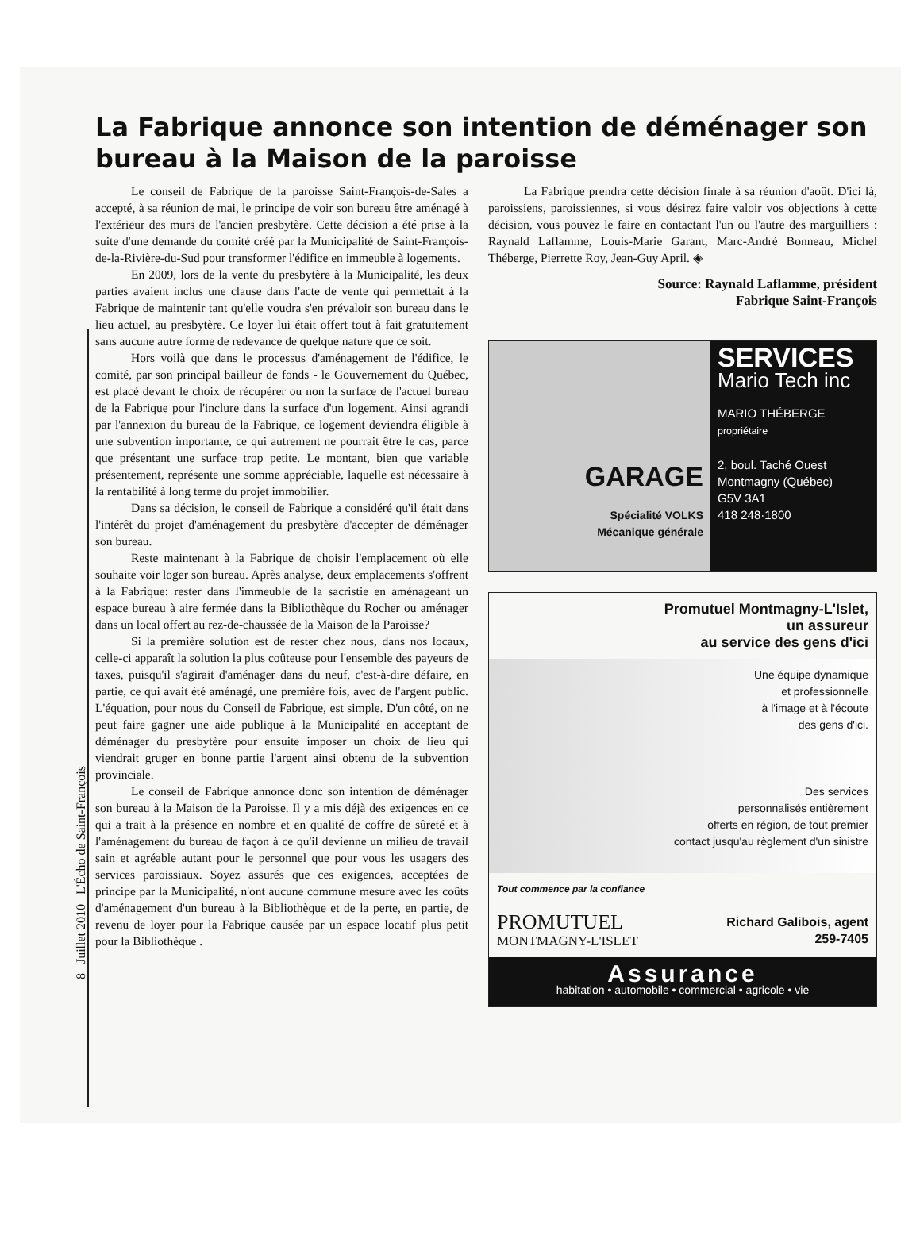8 Juillet 2010 L'Écho de Saint-François
La Fabrique annonce son intention de déménager son bureau à la Maison de la paroisse
Le conseil de Fabrique de la paroisse Saint-François-de-Sales a accepté, à sa réunion de mai, le principe de voir son bureau être aménagé à l'extérieur des murs de l'ancien presbytère. Cette décision a été prise à la suite d'une demande du comité créé par la Municipalité de Saint-François-de-la-Rivière-du-Sud pour transformer l'édifice en immeuble à logements.
En 2009, lors de la vente du presbytère à la Municipalité, les deux parties avaient inclus une clause dans l'acte de vente qui permettait à la Fabrique de maintenir tant qu'elle voudra s'en prévaloir son bureau dans le lieu actuel, au presbytère. Ce loyer lui était offert tout à fait gratuitement sans aucune autre forme de redevance de quelque nature que ce soit.
Hors voilà que dans le processus d'aménagement de l'édifice, le comité, par son principal bailleur de fonds - le Gouvernement du Québec, est placé devant le choix de récupérer ou non la surface de l'actuel bureau de la Fabrique pour l'inclure dans la surface d'un logement. Ainsi agrandi par l'annexion du bureau de la Fabrique, ce logement deviendra éligible à une subvention importante, ce qui autrement ne pourrait être le cas, parce que présentant une surface trop petite. Le montant, bien que variable présentement, représente une somme appréciable, laquelle est nécessaire à la rentabilité à long terme du projet immobilier.
Dans sa décision, le conseil de Fabrique a considéré qu'il était dans l'intérêt du projet d'aménagement du presbytère d'accepter de déménager son bureau.
Reste maintenant à la Fabrique de choisir l'emplacement où elle souhaite voir loger son bureau. Après analyse, deux emplacements s'offrent à la Fabrique: rester dans l'immeuble de la sacristie en aménageant un espace bureau à aire fermée dans la Bibliothèque du Rocher ou aménager dans un local offert au rez-de-chaussée de la Maison de la Paroisse?
Si la première solution est de rester chez nous, dans nos locaux, celle-ci apparaît la solution la plus coûteuse pour l'ensemble des payeurs de taxes, puisqu'il s'agirait d'aménager dans du neuf, c'est-à-dire défaire, en partie, ce qui avait été aménagé, une première fois, avec de l'argent public. L'équation, pour nous du Conseil de Fabrique, est simple. D'un côté, on ne peut faire gagner une aide publique à la Municipalité en acceptant de déménager du presbytère pour ensuite imposer un choix de lieu qui viendrait gruger en bonne partie l'argent ainsi obtenu de la subvention provinciale.
Le conseil de Fabrique annonce donc son intention de déménager son bureau à la Maison de la Paroisse. Il y a mis déjà des exigences en ce qui a trait à la présence en nombre et en qualité de coffre de sûreté et à l'aménagement du bureau de façon à ce qu'il devienne un milieu de travail sain et agréable autant pour le personnel que pour vous les usagers des services paroissiaux. Soyez assurés que ces exigences, acceptées de principe par la Municipalité, n'ont aucune commune mesure avec les coûts d'aménagement d'un bureau à la Bibliothèque et de la perte, en partie, de revenu de loyer pour la Fabrique causée par un espace locatif plus petit pour la Bibliothèque .
La Fabrique prendra cette décision finale à sa réunion d'août. D'ici là, paroissiens, paroissiennes, si vous désirez faire valoir vos objections à cette décision, vous pouvez le faire en contactant l'un ou l'autre des marguilliers : Raynald Laflamme, Louis-Marie Garant, Marc-André Bonneau, Michel Théberge, Pierrette Roy, Jean-Guy April. ◈
Source: Raynald Laflamme, président
Fabrique Saint-François
GARAGE
Spécialité VOLKS
Mécanique générale
SERVICES
Mario Tech inc
MARIO THÉBERGE
propriétaire
2, boul. Taché Ouest
Montmagny (Québec)
G5V 3A1
418 248·1800
Promutuel Montmagny-L'Islet,
un assureur
au service des gens d'ici
Une équipe dynamique
et professionnelle
à l'image et à l'écoute
des gens d'ici.
Des services
personnalisés entièrement
offerts en région, de tout premier
contact jusqu'au règlement d'un sinistre
Tout commence par la confiance
PROMUTUEL
MONTMAGNY-L'ISLET
Richard Galibois, agent
259-7405
Assurance
habitation • automobile • commercial • agricole • vie